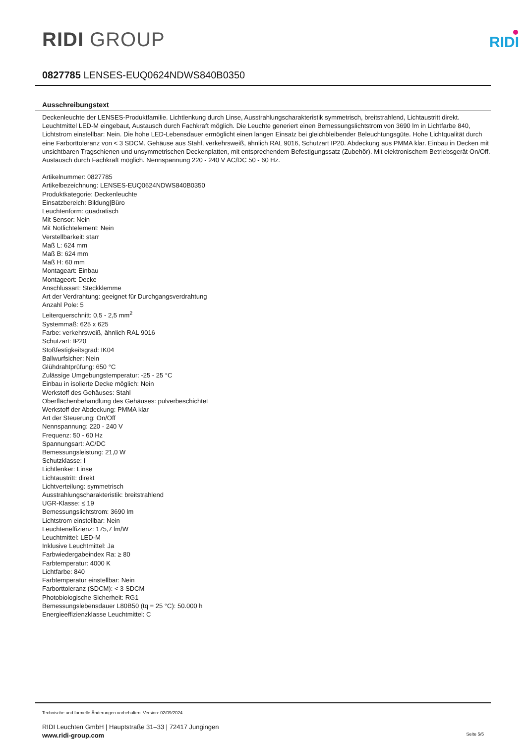RIDI GROUP
RIDI
0827785 LENSES-EUQ0624NDWS840B0350
Ausschreibungstext
Deckenleuchte der LENSES-Produktfamilie. Lichtlenkung durch Linse, Ausstrahlungscharakteristik symmetrisch, breitstrahlend, Lichtaustritt direkt. Leuchtmittel LED-M eingebaut, Austausch durch Fachkraft möglich. Die Leuchte generiert einen Bemessungslichtstrom von 3690 lm in Lichtfarbe 840, Lichtstrom einstellbar: Nein. Die hohe LED-Lebensdauer ermöglicht einen langen Einsatz bei gleichbleibender Beleuchtungsgüte. Hohe Lichtqualität durch eine Farborttoleranz von < 3 SDCM. Gehäuse aus Stahl, verkehrsweiß, ähnlich RAL 9016, Schutzart IP20. Abdeckung aus PMMA klar. Einbau in Decken mit unsichtbaren Tragschienen und unsymmetrischen Deckenplatten, mit entsprechendem Befestigungssatz (Zubehör). Mit elektronischem Betriebsgerät On/Off. Austausch durch Fachkraft möglich. Nennspannung 220 - 240 V AC/DC 50 - 60 Hz.
Artikelnummer: 0827785
Artikelbezeichnung: LENSES-EUQ0624NDWS840B0350
Produktkategorie: Deckenleuchte
Einsatzbereich: Bildung|Büro
Leuchtenform: quadratisch
Mit Sensor: Nein
Mit Notlichtelement: Nein
Verstellbarkeit: starr
Maß L: 624 mm
Maß B: 624 mm
Maß H: 60 mm
Montageart: Einbau
Montageort: Decke
Anschlussart: Steckklemme
Art der Verdrahtung: geeignet für Durchgangsverdrahtung
Anzahl Pole: 5
Leiterquerschnitt: 0,5 - 2,5 mm<sup>2</sup>
Systemmaß: 625 x 625
Farbe: verkehrsweiß, ähnlich RAL 9016
Schutzart: IP20
Stoßfestigkeitsgrad: IK04
Ballwurfsicher: Nein
Glühdrahtprüfung: 650 °C
Zulässige Umgebungstemperatur: -25 - 25 °C
Einbau in isolierte Decke möglich: Nein
Werkstoff des Gehäuses: Stahl
Oberflächenbehandlung des Gehäuses: pulverbeschichtet
Werkstoff der Abdeckung: PMMA klar
Art der Steuerung: On/Off
Nennspannung: 220 - 240 V
Frequenz: 50 - 60 Hz
Spannungsart: AC/DC
Bemessungsleistung: 21,0 W
Schutzklasse: I
Lichtlenker: Linse
Lichtaustritt: direkt
Lichtverteilung: symmetrisch
Ausstrahlungscharakteristik: breitstrahlend
UGR-Klasse: ≤ 19
Bemessungslichtstrom: 3690 lm
Lichtstrom einstellbar: Nein
Leuchteneffizienz: 175,7 lm/W
Leuchtmittel: LED-M
Inklusive Leuchtmittel: Ja
Farbwiedergabeindex Ra: ≥ 80
Farbtemperatur: 4000 K
Lichtfarbe: 840
Farbtemperatur einstellbar: Nein
Farborttoleranz (SDCM): < 3 SDCM
Photobiologische Sicherheit: RG1
Bemessungslebensdauer L80B50 (tq = 25 °C): 50.000 h
Energieeffizienzklasse Leuchtmittel: C
Technische und formelle Änderungen vorbehalten. Version: 02/09/2024
RIDI Leuchten GmbH | Hauptstraße 31–33 | 72417 Jungingen
www.ridi-group.com Seite 5/5